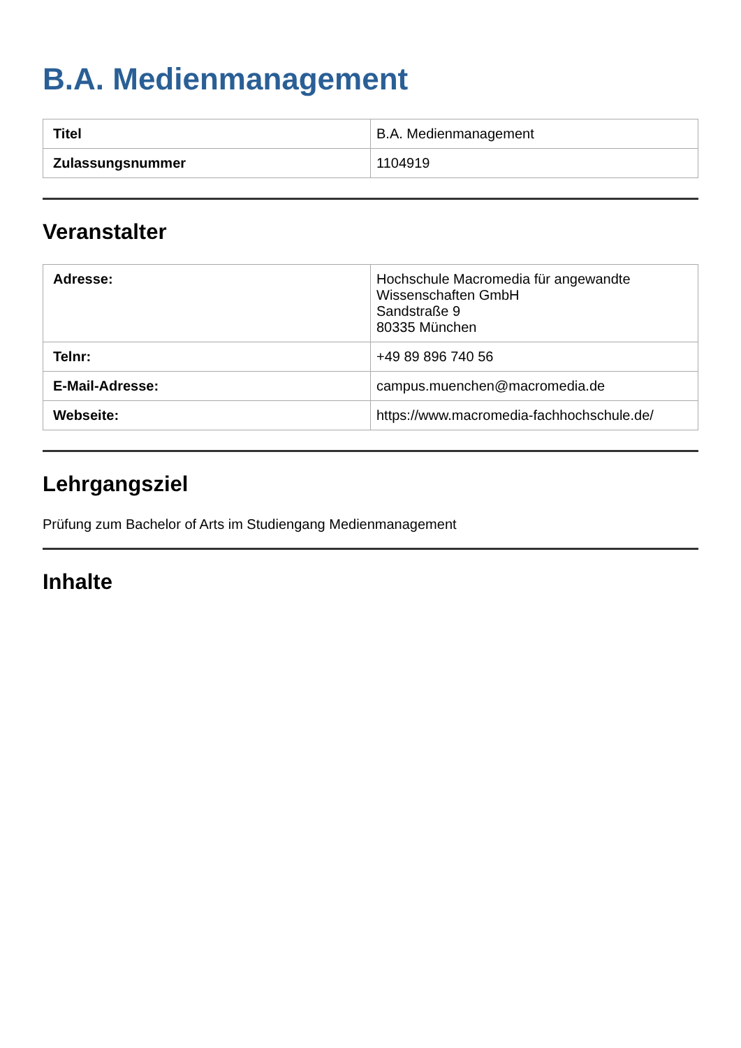B.A. Medienmanagement
| Titel | B.A. Medienmanagement |
| Zulassungsnummer | 1104919 |
Veranstalter
| Adresse: | Hochschule Macromedia für angewandte Wissenschaften GmbH Sandstraße 9 80335 München |
| Telnr: | +49 89 896 740 56 |
| E-Mail-Adresse: | campus.muenchen@macromedia.de |
| Webseite: | https://www.macromedia-fachhochschule.de/ |
Lehrgangsziel
Prüfung zum Bachelor of Arts im Studiengang Medienmanagement
Inhalte